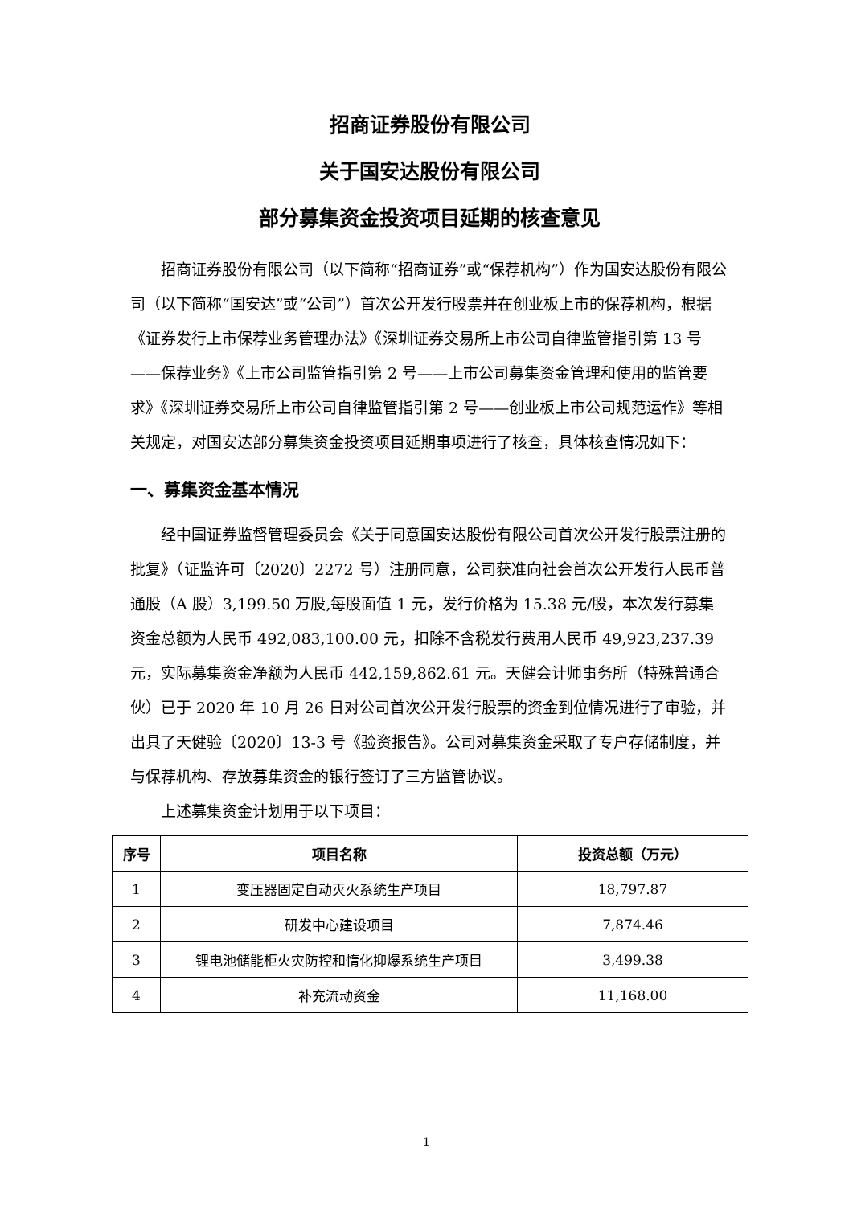招商证券股份有限公司
关于国安达股份有限公司
部分募集资金投资项目延期的核查意见
招商证券股份有限公司（以下简称“招商证券”或“保荐机构”）作为国安达股份有限公司（以下简称“国安达”或“公司”）首次公开发行股票并在创业板上市的保荐机构，根据《证券发行上市保荐业务管理办法》《深圳证券交易所上市公司自律监管指引第 13 号——保荐业务》《上市公司监管指引第 2 号——上市公司募集资金管理和使用的监管要求》《深圳证券交易所上市公司自律监管指引第 2 号——创业板上市公司规范运作》等相关规定，对国安达部分募集资金投资项目延期事项进行了核查，具体核查情况如下：
一、募集资金基本情况
经中国证券监督管理委员会《关于同意国安达股份有限公司首次公开发行股票注册的批复》（证监许可〔2020〕2272 号）注册同意，公司获准向社会首次公开发行人民币普通股（A 股）3,199.50 万股,每股面值 1 元，发行价格为 15.38 元/股，本次发行募集资金总额为人民币 492,083,100.00 元，扣除不含税发行费用人民币 49,923,237.39 元，实际募集资金净额为人民币 442,159,862.61 元。天健会计师事务所（特殊普通合伙）已于 2020 年 10 月 26 日对公司首次公开发行股票的资金到位情况进行了审验，并出具了天健验〔2020〕13-3 号《验资报告》。公司对募集资金采取了专户存储制度，并与保荐机构、存放募集资金的银行签订了三方监管协议。
上述募集资金计划用于以下项目：
| 序号 | 项目名称 | 投资总额（万元） |
| --- | --- | --- |
| 1 | 变压器固定自动灭火系统生产项目 | 18,797.87 |
| 2 | 研发中心建设项目 | 7,874.46 |
| 3 | 锂电池储能柜火灾防控和惰化抑爆系统生产项目 | 3,499.38 |
| 4 | 补充流动资金 | 11,168.00 |
1